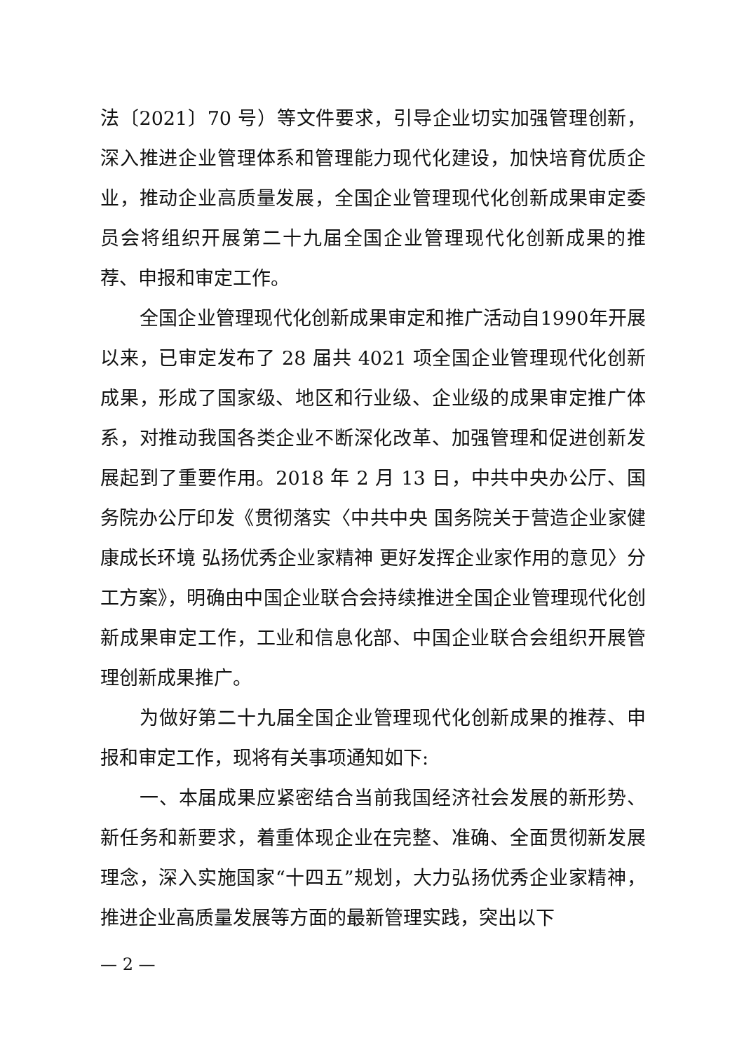法〔2021〕70 号）等文件要求，引导企业切实加强管理创新，深入推进企业管理体系和管理能力现代化建设，加快培育优质企业，推动企业高质量发展，全国企业管理现代化创新成果审定委员会将组织开展第二十九届全国企业管理现代化创新成果的推荐、申报和审定工作。
全国企业管理现代化创新成果审定和推广活动自1990年开展以来，已审定发布了 28 届共 4021 项全国企业管理现代化创新成果，形成了国家级、地区和行业级、企业级的成果审定推广体系，对推动我国各类企业不断深化改革、加强管理和促进创新发展起到了重要作用。2018 年 2 月 13 日，中共中央办公厅、国务院办公厅印发《贯彻落实〈中共中央 国务院关于营造企业家健康成长环境 弘扬优秀企业家精神 更好发挥企业家作用的意见〉分工方案》，明确由中国企业联合会持续推进全国企业管理现代化创新成果审定工作，工业和信息化部、中国企业联合会组织开展管理创新成果推广。
为做好第二十九届全国企业管理现代化创新成果的推荐、申报和审定工作，现将有关事项通知如下:
一、本届成果应紧密结合当前我国经济社会发展的新形势、新任务和新要求，着重体现企业在完整、准确、全面贯彻新发展理念，深入实施国家“十四五”规划，大力弘扬优秀企业家精神，推进企业高质量发展等方面的最新管理实践，突出以下
— 2 —